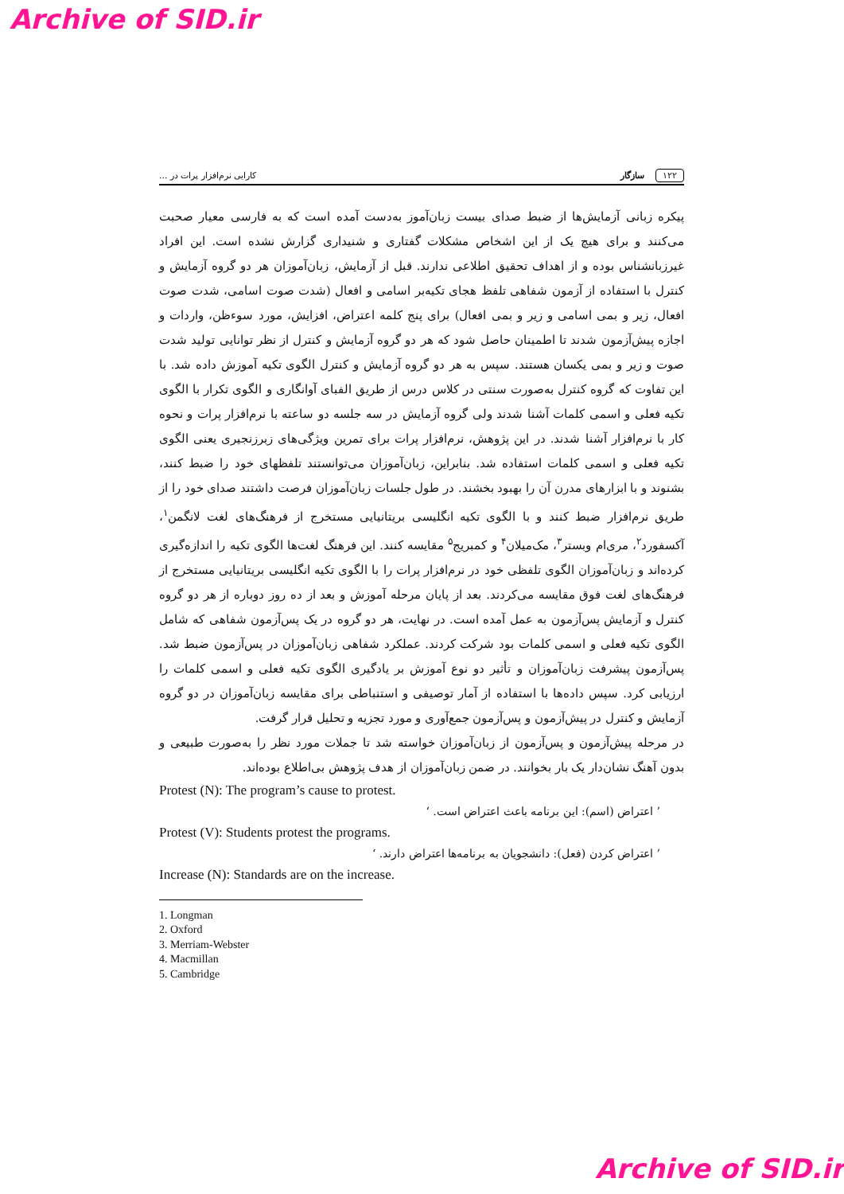Archive of SID.ir
۱۲۲ سازگار کارایی نرم‌افزار پرات در ...
پیکره زبانی آزمایش‌ها از ضبط صدای بیست زبان‌آموز به‌دست آمده است که به فارسی معیار صحبت می‌کنند و برای هیچ یک از این اشخاص مشکلات گفتاری و شنیداری گزارش نشده است. این افراد غیرزبانشناس بوده و از اهداف تحقیق اطلاعی ندارند. قبل از آزمایش، زبان‌آموزان هر دو گروه آزمایش و کنترل با استفاده از آزمون شفاهی تلفظ هجای تکیه‌بر اسامی و افعال (شدت صوت اسامی، شدت صوت افعال، زیر و بمی اسامی و زیر و بمی افعال) برای پنج کلمه اعتراض، افزایش، مورد سوءظن، واردات و اجازه پیش‌آزمون شدند تا اطمینان حاصل شود که هر دو گروه آزمایش و کنترل از نظر توانایی تولید شدت صوت و زیر و بمی یکسان هستند. سپس به هر دو گروه آزمایش و کنترل الگوی تکیه آموزش داده شد. با این تفاوت که گروه کنترل به‌صورت سنتی در کلاس درس از طریق الفبای آوانگاری و الگوی تکرار با الگوی تکیه فعلی و اسمی کلمات آشنا شدند ولی گروه آزمایش در سه جلسه دو ساعته با نرم‌افزار پرات و نحوه کار با نرم‌افزار آشنا شدند. در این پژوهش، نرم‌افزار پرات برای تمرین ویژگی‌های زبرزنجیری یعنی الگوی تکیه فعلی و اسمی کلمات استفاده شد. بنابراین، زبان‌آموزان می‌توانستند تلفظهای خود را ضبط کنند، بشنوند و با ابزارهای مدرن آن را بهبود بخشند. در طول جلسات زبان‌آموزان فرصت داشتند صدای خود را از طریق نرم‌افزار ضبط کنند و با الگوی تکیه انگلیسی بریتانیایی مستخرج از فرهنگ‌های لغت لانگمن<sup>۱</sup>، آکسفورد<sup>۲</sup>، مری‌ام وبستر<sup>۳</sup>، مک‌میلان<sup>۴</sup> و کمبریج<sup>۵</sup> مقایسه کنند. این فرهنگ لغت‌ها الگوی تکیه را اندازه‌گیری کرده‌اند و زبان‌آموزان الگوی تلفظی خود در نرم‌افزار پرات را با الگوی تکیه انگلیسی بریتانیایی مستخرج از فرهنگ‌های لغت فوق مقایسه می‌کردند. بعد از پایان مرحله آموزش و بعد از ده روز دوباره از هر دو گروه کنترل و آزمایش پس‌آزمون به عمل آمده است. در نهایت، هر دو گروه در یک پس‌آزمون شفاهی که شامل الگوی تکیه فعلی و اسمی کلمات بود شرکت کردند. عملکرد شفاهی زبان‌آموزان در پس‌آزمون ضبط شد. پس‌آزمون پیشرفت زبان‌آموزان و تأثیر دو نوع آموزش بر یادگیری الگوی تکیه فعلی و اسمی کلمات را ارزیابی کرد. سپس داده‌ها با استفاده از آمار توصیفی و استنباطی برای مقایسه زبان‌آموزان در دو گروه آزمایش و کنترل در پیش‌آزمون و پس‌آزمون جمع‌آوری و مورد تجزیه و تحلیل قرار گرفت.
در مرحله پیش‌آزمون و پس‌آزمون از زبان‌آموزان خواسته شد تا جملات مورد نظر را به‌صورت طبیعی و بدون آهنگ نشان‌دار یک بار بخوانند. در ضمن زبان‌آموزان از هدف پژوهش بی‌اطلاع بوده‌اند.
Protest (N): The program’s cause to protest.
’ اعتراض (اسم): این برنامه باعث اعتراض است. ‘
Protest (V): Students protest the programs.
’ اعتراض کردن (فعل): دانشجویان به برنامه‌ها اعتراض دارند. ‘
Increase (N): Standards are on the increase.
1. Longman
2. Oxford
3. Merriam-Webster
4. Macmillan
5. Cambridge
Archive of SID.ir